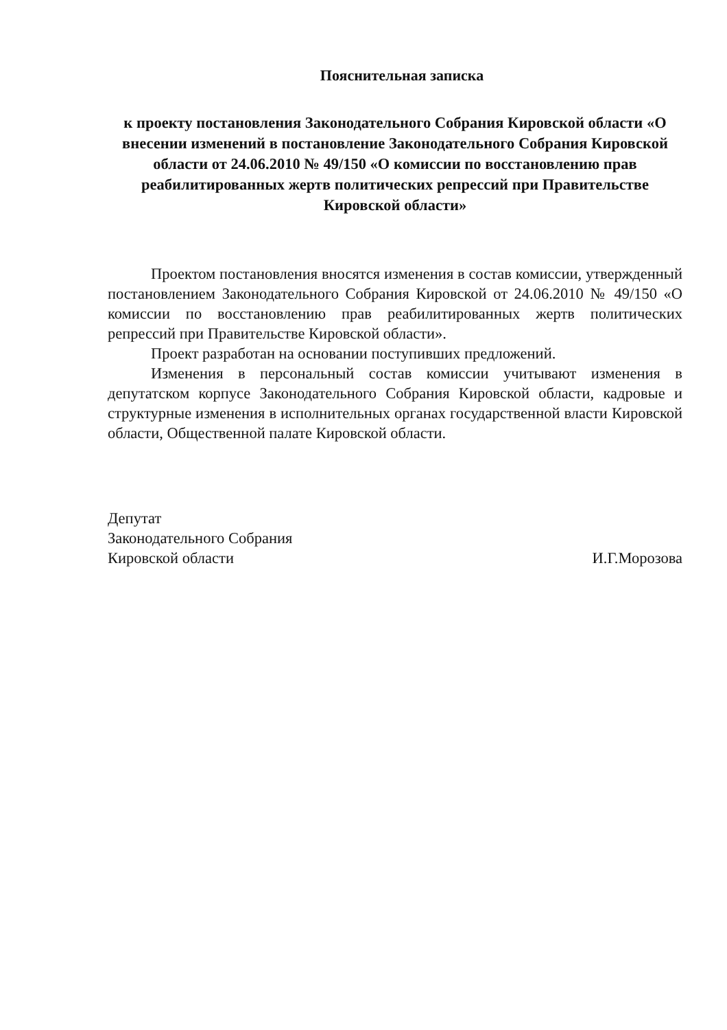Пояснительная записка
к проекту постановления Законодательного Собрания Кировской области «О внесении изменений в постановление Законодательного Собрания Кировской области от 24.06.2010 № 49/150 «О комиссии по восстановлению прав реабилитированных жертв политических репрессий при Правительстве Кировской области»
Проектом постановления вносятся изменения в состав комиссии, утвержденный постановлением Законодательного Собрания Кировской от 24.06.2010 № 49/150 «О комиссии по восстановлению прав реабилитированных жертв политических репрессий при Правительстве Кировской области».
Проект разработан на основании поступивших предложений.
Изменения в персональный состав комиссии учитывают изменения в депутатском корпусе Законодательного Собрания Кировской области, кадровые и структурные изменения в исполнительных органах государственной власти Кировской области, Общественной палате Кировской области.
Депутат
Законодательного Собрания
Кировской области
И.Г.Морозова